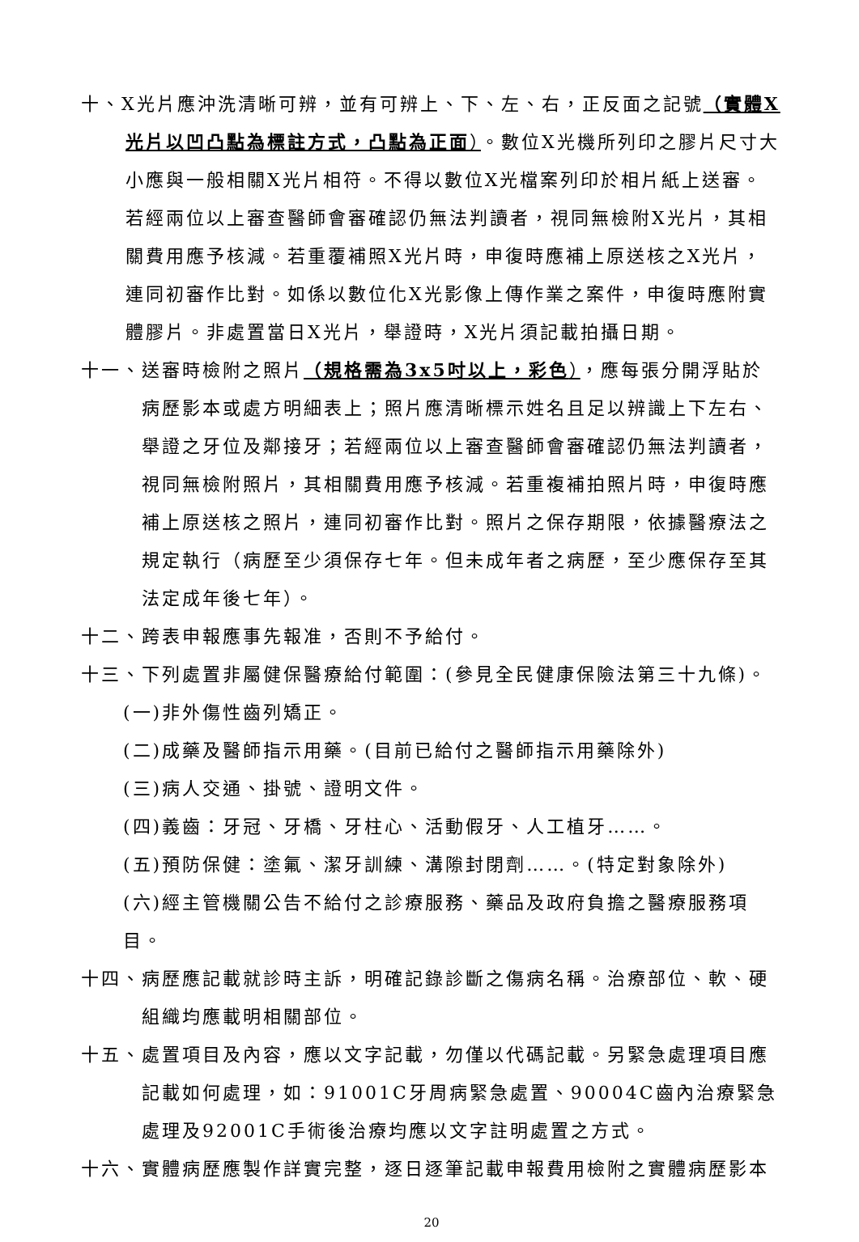十、X光片應沖洗清晰可辨，並有可辨上、下、左、右，正反面之記號（實體X光片以凹凸點為標註方式，凸點為正面）。數位X光機所列印之膠片尺寸大小應與一般相關X光片相符。不得以數位X光檔案列印於相片紙上送審。若經兩位以上審查醫師會審確認仍無法判讀者，視同無檢附X光片，其相關費用應予核減。若重覆補照X光片時，申復時應補上原送核之X光片，連同初審作比對。如係以數位化X光影像上傳作業之案件，申復時應附實體膠片。非處置當日X光片，舉證時，X光片須記載拍攝日期。
十一、送審時檢附之照片（規格需為3x5吋以上，彩色），應每張分開浮貼於病歷影本或處方明細表上；照片應清晰標示姓名且足以辨識上下左右、舉證之牙位及鄰接牙；若經兩位以上審查醫師會審確認仍無法判讀者，視同無檢附照片，其相關費用應予核減。若重複補拍照片時，申復時應補上原送核之照片，連同初審作比對。照片之保存期限，依據醫療法之規定執行（病歷至少須保存七年。但未成年者之病歷，至少應保存至其法定成年後七年）。
十二、跨表申報應事先報准，否則不予給付。
十三、下列處置非屬健保醫療給付範圍：(參見全民健康保險法第三十九條)。
(一)非外傷性齒列矯正。
(二)成藥及醫師指示用藥。(目前已給付之醫師指示用藥除外)
(三)病人交通、掛號、證明文件。
(四)義齒：牙冠、牙橋、牙柱心、活動假牙、人工植牙……。
(五)預防保健：塗氟、潔牙訓練、溝隙封閉劑……。(特定對象除外)
(六)經主管機關公告不給付之診療服務、藥品及政府負擔之醫療服務項目。
十四、病歷應記載就診時主訴，明確記錄診斷之傷病名稱。治療部位、軟、硬組織均應載明相關部位。
十五、處置項目及內容，應以文字記載，勿僅以代碼記載。另緊急處理項目應記載如何處理，如：91001C牙周病緊急處置、90004C齒內治療緊急處理及92001C手術後治療均應以文字註明處置之方式。
十六、實體病歷應製作詳實完整，逐日逐筆記載申報費用檢附之實體病歷影本
20